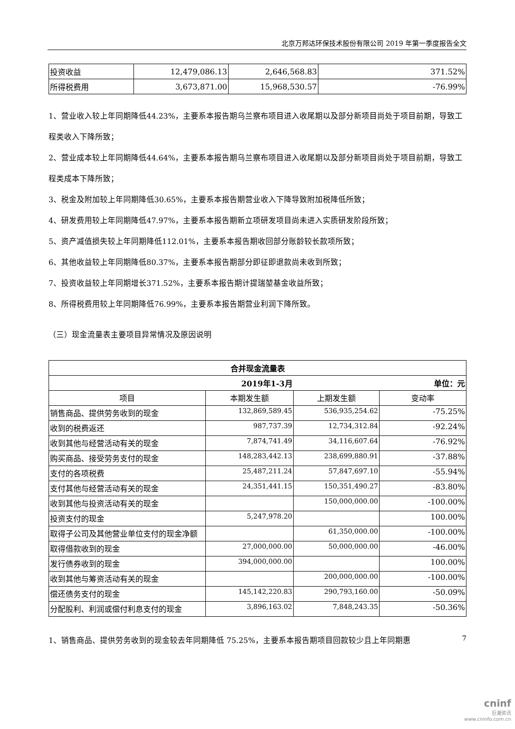北京万邦达环保技术股份有限公司 2019 年第一季度报告全文
| 投资收益 | 12,479,086.13 | 2,646,568.83 | 371.52% |
| 所得税费用 | 3,673,871.00 | 15,968,530.57 | -76.99% |
1、营业收入较上年同期降低44.23%，主要系本报告期乌兰察布项目进入收尾期以及部分新项目尚处于项目前期，导致工程类收入下降所致；
2、营业成本较上年同期降低44.64%，主要系本报告期乌兰察布项目进入收尾期以及部分新项目尚处于项目前期，导致工程类成本下降所致；
3、税金及附加较上年同期降低30.65%，主要系本报告期营业收入下降导致附加税降低所致；
4、研发费用较上年同期降低47.97%，主要系本报告期新立项研发项目尚未进入实质研发阶段所致；
5、资产减值损失较上年同期降低112.01%，主要系本报告期收回部分账龄较长款项所致；
6、其他收益较上年同期降低80.37%，主要系本报告期部分即征即退款尚未收到所致；
7、投资收益较上年同期增长371.52%，主要系本报告期计提瑞堃基金收益所致；
8、所得税费用较上年同期降低76.99%，主要系本报告期营业利润下降所致。
（三）现金流量表主要项目异常情况及原因说明
| 合并现金流量表 | | | |
| --- | --- | --- | --- |
| 2019年1-3月 | | 单位：元 | |
| 项目 | 本期发生额 | 上期发生额 | 变动率 |
| 销售商品、提供劳务收到的现金 | 132,869,589.45 | 536,935,254.62 | -75.25% |
| 收到的税费返还 | 987,737.39 | 12,734,312.84 | -92.24% |
| 收到其他与经营活动有关的现金 | 7,874,741.49 | 34,116,607.64 | -76.92% |
| 购买商品、接受劳务支付的现金 | 148,283,442.13 | 238,699,880.91 | -37.88% |
| 支付的各项税费 | 25,487,211.24 | 57,847,697.10 | -55.94% |
| 支付其他与经营活动有关的现金 | 24,351,441.15 | 150,351,490.27 | -83.80% |
| 收到其他与投资活动有关的现金 | | 150,000,000.00 | -100.00% |
| 投资支付的现金 | 5,247,978.20 | | 100.00% |
| 取得子公司及其他营业单位支付的现金净额 | | 61,350,000.00 | -100.00% |
| 取得借款收到的现金 | 27,000,000.00 | 50,000,000.00 | -46.00% |
| 发行债券收到的现金 | 394,000,000.00 | | 100.00% |
| 收到其他与筹资活动有关的现金 | | 200,000,000.00 | -100.00% |
| 偿还债务支付的现金 | 145,142,220.83 | 290,793,160.00 | -50.09% |
| 分配股利、利润或偿付利息支付的现金 | 3,896,163.02 | 7,848,243.35 | -50.36% |
1、销售商品、提供劳务收到的现金较去年同期降低 75.25%，主要系本报告期项目回款较少且上年同期惠
7
cninf
巨潮资讯
www.cninfo.com.cn